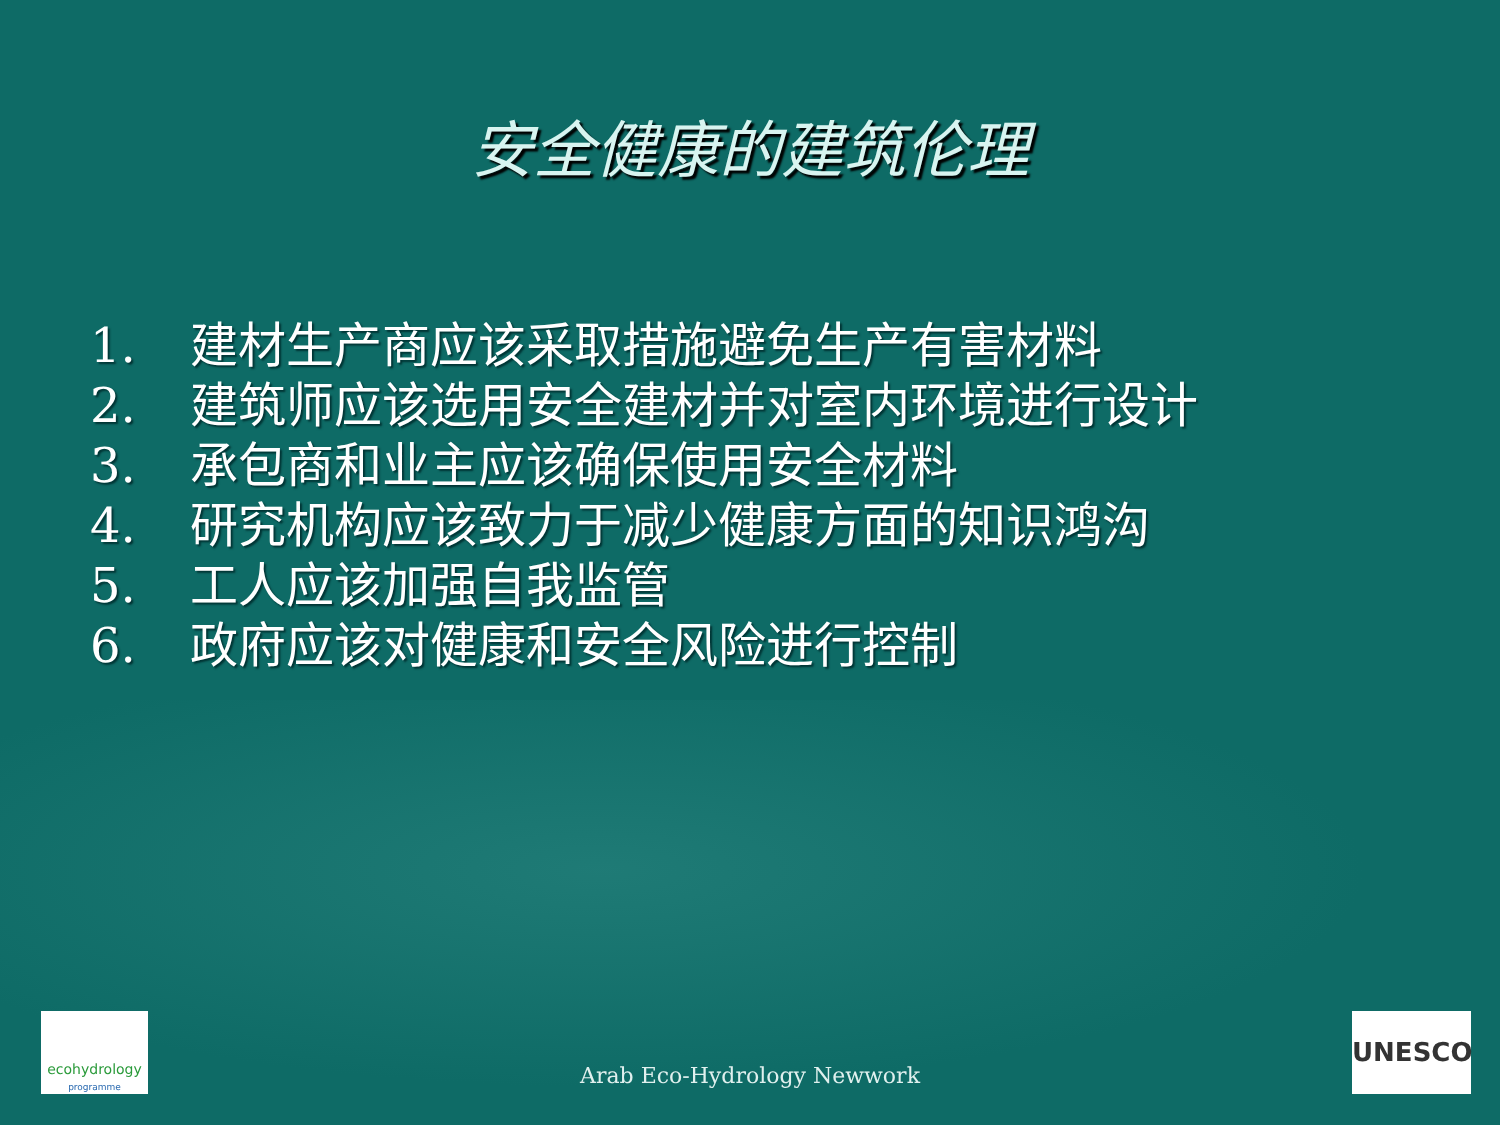安全健康的建筑伦理
1. 建材生产商应该采取措施避免生产有害材料
2. 建筑师应该选用安全建材并对室内环境进行设计
3. 承包商和业主应该确保使用安全材料
4. 研究机构应该致力于减少健康方面的知识鸿沟
5. 工人应该加强自我监管
6. 政府应该对健康和安全风险进行控制
ecohydrology
programme
Arab Eco-Hydrology Newwork
UNESCO